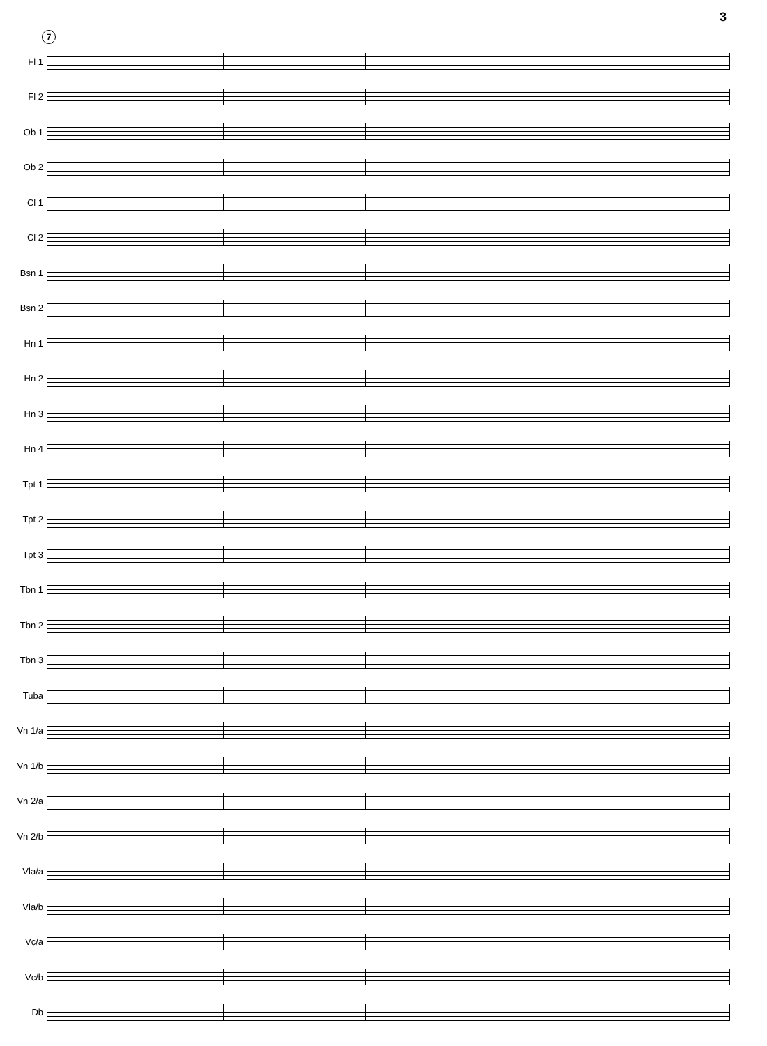3
7
Fl 1
Fl 2
Ob 1
Ob 2
Cl 1
Cl 2
Bsn 1
Bsn 2
Hn 1
Hn 2
Hn 3
Hn 4
Tpt 1
Tpt 2
Tpt 3
Tbn 1
Tbn 2
Tbn 3
Tuba
Vn 1/a
Vn 1/b
Vn 2/a
Vn 2/b
Vla/a
Vla/b
Vc/a
Vc/b
Db